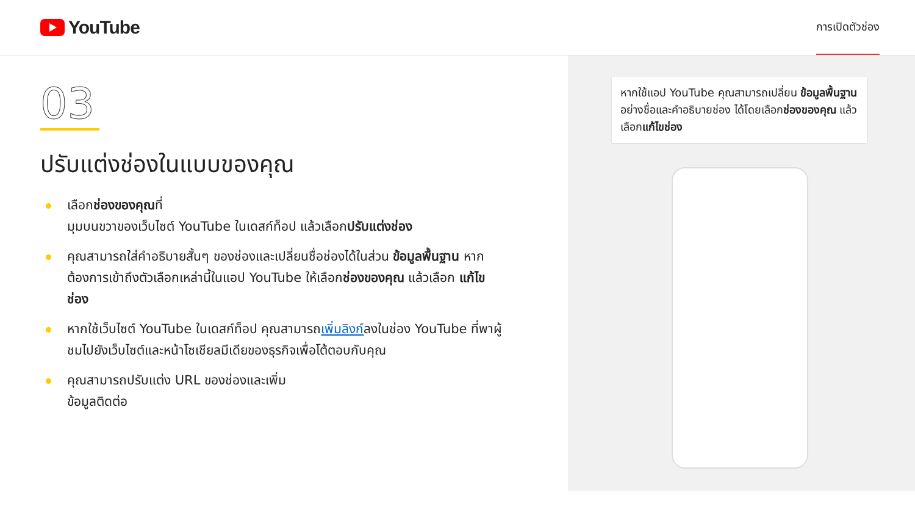YouTube
การเปิดตัวช่อง
03
ปรับแต่งช่องในแบบของคุณ
เลือกช่องของคุณที่
มุมบนขวาของเว็บไซต์ YouTube ในเดสก์ท็อป แล้วเลือกปรับแต่งช่อง
คุณสามารถใส่คำอธิบายสั้นๆ ของช่องและเปลี่ยนชื่อช่องได้ในส่วน ข้อมูลพื้นฐาน หากต้องการเข้าถึงตัวเลือกเหล่านี้ในแอป YouTube ให้เลือกช่องของคุณ แล้วเลือก แก้ไขช่อง
หากใช้เว็บไซต์ YouTube ในเดสก์ท็อป คุณสามารถเพิ่มลิงก์ลงในช่อง YouTube ที่พาผู้ชมไปยังเว็บไซต์และหน้าโซเชียลมีเดียของธุรกิจเพื่อโต้ตอบกับคุณ
คุณสามารถปรับแต่ง URL ของช่องและเพิ่ม
ข้อมูลติดต่อ
หากใช้แอป YouTube คุณสามารถเปลี่ยน ข้อมูลพื้นฐานอย่างชื่อและคำอธิบายช่อง ได้โดยเลือกช่องของคุณ แล้วเลือกแก้ไขช่อง